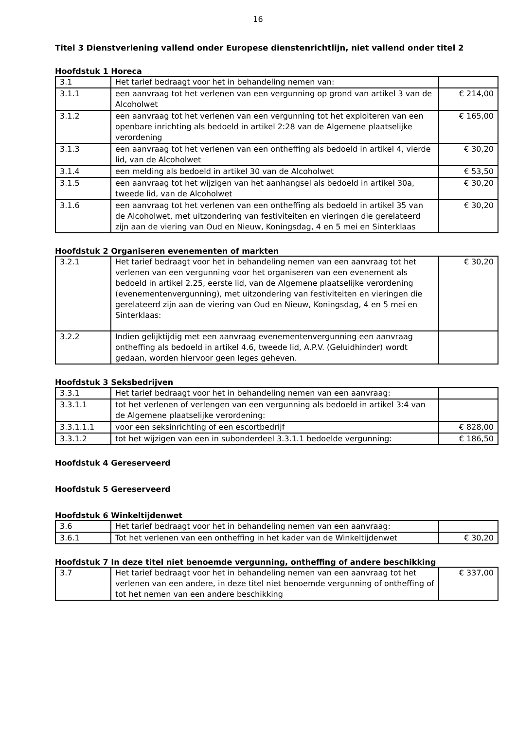16
Titel 3 Dienstverlening vallend onder Europese dienstenrichtlijn, niet vallend onder titel 2
Hoofdstuk 1 Horeca
| 3.1 | Het tarief bedraagt voor het in behandeling nemen van: | |
| 3.1.1 | een aanvraag tot het verlenen van een vergunning op grond van artikel 3 van de Alcoholwet | € 214,00 |
| 3.1.2 | een aanvraag tot het verlenen van een vergunning tot het exploiteren van een openbare inrichting als bedoeld in artikel 2:28 van de Algemene plaatselijke verordening | € 165,00 |
| 3.1.3 | een aanvraag tot het verlenen van een ontheffing als bedoeld in artikel 4, vierde lid, van de Alcoholwet | € 30,20 |
| 3.1.4 | een melding als bedoeld in artikel 30 van de Alcoholwet | € 53,50 |
| 3.1.5 | een aanvraag tot het wijzigen van het aanhangsel als bedoeld in artikel 30a, tweede lid, van de Alcoholwet | € 30,20 |
| 3.1.6 | een aanvraag tot het verlenen van een ontheffing als bedoeld in artikel 35 van de Alcoholwet, met uitzondering van festiviteiten en vieringen die gerelateerd zijn aan de viering van Oud en Nieuw, Koningsdag, 4 en 5 mei en Sinterklaas | € 30,20 |
Hoofdstuk 2 Organiseren evenementen of markten
| 3.2.1 | Het tarief bedraagt voor het in behandeling nemen van een aanvraag tot het verlenen van een vergunning voor het organiseren van een evenement als bedoeld in artikel 2.25, eerste lid, van de Algemene plaatselijke verordening (evenementenvergunning), met uitzondering van festiviteiten en vieringen die gerelateerd zijn aan de viering van Oud en Nieuw, Koningsdag, 4 en 5 mei en Sinterklaas: | € 30,20 |
| 3.2.2 | Indien gelijktijdig met een aanvraag evenementenvergunning een aanvraag ontheffing als bedoeld in artikel 4.6, tweede lid, A.P.V. (Geluidhinder) wordt gedaan, worden hiervoor geen leges geheven. | |
Hoofdstuk 3 Seksbedrijven
| 3.3.1 | Het tarief bedraagt voor het in behandeling nemen van een aanvraag: | |
| 3.3.1.1 | tot het verlenen of verlengen van een vergunning als bedoeld in artikel 3:4 van de Algemene plaatselijke verordening: | |
| 3.3.1.1.1 | voor een seksinrichting of een escortbedrijf | € 828,00 |
| 3.3.1.2 | tot het wijzigen van een in subonderdeel 3.3.1.1 bedoelde vergunning: | € 186,50 |
Hoofdstuk 4 Gereserveerd
Hoofdstuk 5 Gereserveerd
Hoofdstuk 6 Winkeltijdenwet
| 3.6 | Het tarief bedraagt voor het in behandeling nemen van een aanvraag: | |
| 3.6.1 | Tot het verlenen van een ontheffing in het kader van de Winkeltijdenwet | € 30,20 |
Hoofdstuk 7 In deze titel niet benoemde vergunning, ontheffing of andere beschikking
| 3.7 | Het tarief bedraagt voor het in behandeling nemen van een aanvraag tot het verlenen van een andere, in deze titel niet benoemde vergunning of ontheffing of tot het nemen van een andere beschikking | € 337,00 |